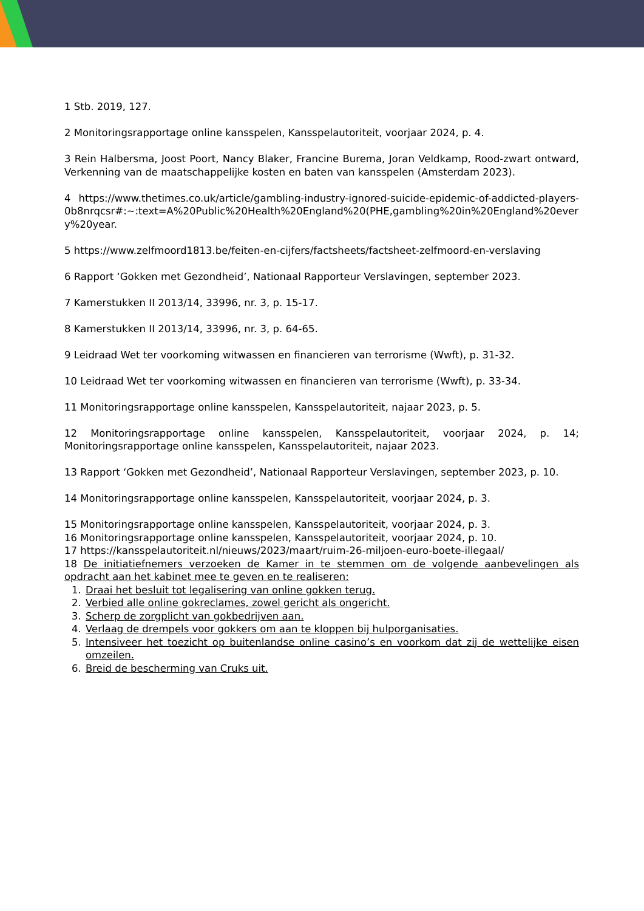1 Stb. 2019, 127.
2 Monitoringsrapportage online kansspelen, Kansspelautoriteit, voorjaar 2024, p. 4.
3 Rein Halbersma, Joost Poort, Nancy Blaker, Francine Burema, Joran Veldkamp, Rood-zwart ontward, Verkenning van de maatschappelijke kosten en baten van kansspelen (Amsterdam 2023).
4 https://www.thetimes.co.uk/article/gambling-industry-ignored-suicide-epidemic-of-addicted-players-0b8nrqcsr#:~:text=A%20Public%20Health%20England%20(PHE,gambling%20in%20England%20every%20year.
5 https://www.zelfmoord1813.be/feiten-en-cijfers/factsheets/factsheet-zelfmoord-en-verslaving
6 Rapport ‘Gokken met Gezondheid’, Nationaal Rapporteur Verslavingen, september 2023.
7 Kamerstukken II 2013/14, 33996, nr. 3, p. 15-17.
8 Kamerstukken II 2013/14, 33996, nr. 3, p. 64-65.
9 Leidraad Wet ter voorkoming witwassen en financieren van terrorisme (Wwft), p. 31-32.
10 Leidraad Wet ter voorkoming witwassen en financieren van terrorisme (Wwft), p. 33-34.
11 Monitoringsrapportage online kansspelen, Kansspelautoriteit, najaar 2023, p. 5.
12 Monitoringsrapportage online kansspelen, Kansspelautoriteit, voorjaar 2024, p. 14; Monitoringsrapportage online kansspelen, Kansspelautoriteit, najaar 2023.
13 Rapport ‘Gokken met Gezondheid’, Nationaal Rapporteur Verslavingen, september 2023, p. 10.
14 Monitoringsrapportage online kansspelen, Kansspelautoriteit, voorjaar 2024, p. 3.
15 Monitoringsrapportage online kansspelen, Kansspelautoriteit, voorjaar 2024, p. 3.
16 Monitoringsrapportage online kansspelen, Kansspelautoriteit, voorjaar 2024, p. 10.
17 https://kansspelautoriteit.nl/nieuws/2023/maart/ruim-26-miljoen-euro-boete-illegaal/
18 De initiatiefnemers verzoeken de Kamer in te stemmen om de volgende aanbevelingen als opdracht aan het kabinet mee te geven en te realiseren:
1. Draai het besluit tot legalisering van online gokken terug.
2. Verbied alle online gokreclames, zowel gericht als ongericht.
3. Scherp de zorgplicht van gokbedrijven aan.
4. Verlaag de drempels voor gokkers om aan te kloppen bij hulporganisaties.
5. Intensiveer het toezicht op buitenlandse online casino’s en voorkom dat zij de wettelijke eisen omzeilen.
6. Breid de bescherming van Cruks uit.